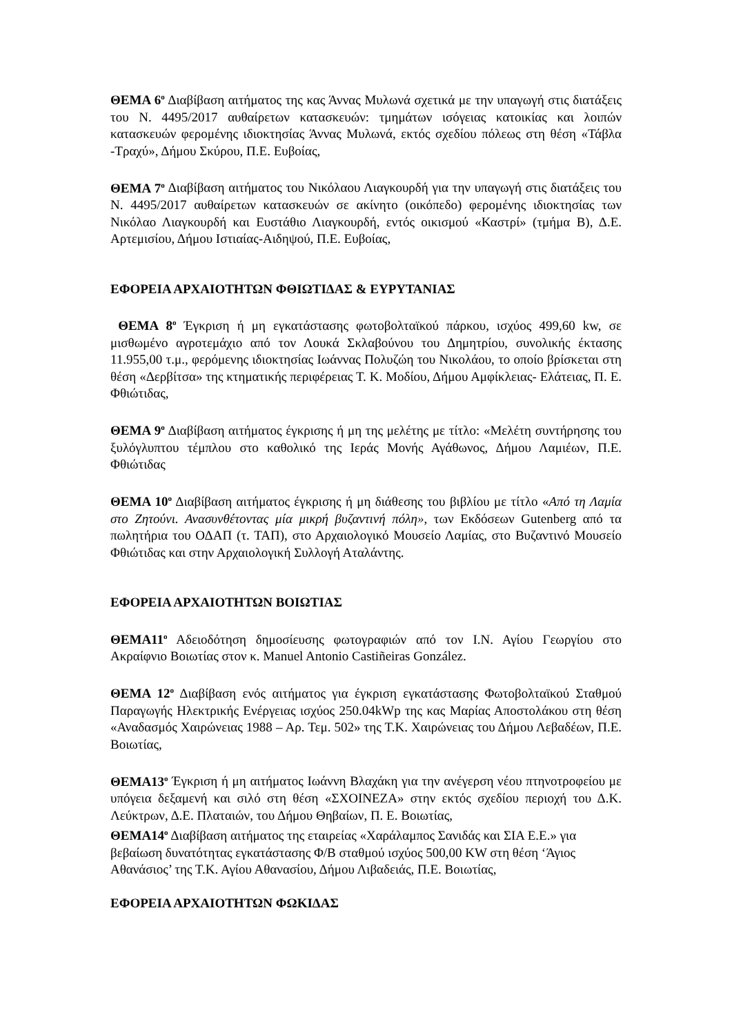ΘΕΜΑ 6<sup>ο</sup> Διαβίβαση αιτήματος της κας Άννας Μυλωνά σχετικά με την υπαγωγή στις διατάξεις του Ν. 4495/2017 αυθαίρετων κατασκευών: τμημάτων ισόγειας κατοικίας και λοιπών κατασκευών φερομένης ιδιοκτησίας Άννας Μυλωνά, εκτός σχεδίου πόλεως στη θέση «Τάβλα -Τραχύ», Δήμου Σκύρου, Π.Ε. Ευβοίας,
ΘΕΜΑ 7<sup>ο</sup> Διαβίβαση αιτήματος του Νικόλαου Λιαγκουρδή για την υπαγωγή στις διατάξεις του Ν. 4495/2017 αυθαίρετων κατασκευών σε ακίνητο (οικόπεδο) φερομένης ιδιοκτησίας των Νικόλαο Λιαγκουρδή και Ευστάθιο Λιαγκουρδή, εντός οικισμού «Καστρί» (τμήμα Β), Δ.Ε. Αρτεμισίου, Δήμου Ιστιαίας-Αιδηψού, Π.Ε. Ευβοίας,
ΕΦΟΡΕΙΑ ΑΡΧΑΙΟΤΗΤΩΝ ΦΘΙΩΤΙΔΑΣ & ΕΥΡΥΤΑΝΙΑΣ
ΘΕΜΑ 8<sup>ο</sup> Έγκριση ή μη εγκατάστασης φωτοβολταϊκού πάρκου, ισχύος 499,60 kw, σε μισθωμένο αγροτεμάχιο από τον Λουκά Σκλαβούνου του Δημητρίου, συνολικής έκτασης 11.955,00 τ.μ., φερόμενης ιδιοκτησίας Ιωάννας Πολυζώη του Νικολάου, το οποίο βρίσκεται στη θέση «Δερβίτσα» της κτηματικής περιφέρειας Τ. Κ. Μοδίου, Δήμου Αμφίκλειας- Ελάτειας, Π. Ε. Φθιώτιδας,
ΘΕΜΑ 9<sup>ο</sup> Διαβίβαση αιτήματος έγκρισης ή μη της μελέτης με τίτλο: «Μελέτη συντήρησης του ξυλόγλυπτου τέμπλου στο καθολικό της Ιεράς Μονής Αγάθωνος, Δήμου Λαμιέων, Π.Ε. Φθιώτιδας
ΘΕΜΑ 10<sup>ο</sup> Διαβίβαση αιτήματος έγκρισης ή μη διάθεσης του βιβλίου με τίτλο «Από τη Λαμία στο Ζητούνι. Ανασυνθέτοντας μία μικρή βυζαντινή πόλη», των Εκδόσεων Gutenberg από τα πωλητήρια του ΟΔΑΠ (τ. ΤΑΠ), στο Αρχαιολογικό Μουσείο Λαμίας, στο Βυζαντινό Μουσείο Φθιώτιδας και στην Αρχαιολογική Συλλογή Αταλάντης.
ΕΦΟΡΕΙΑ ΑΡΧΑΙΟΤΗΤΩΝ ΒΟΙΩΤΙΑΣ
ΘΕΜΑ11<sup>ο</sup> Αδειοδότηση δημοσίευσης φωτογραφιών από τον Ι.Ν. Αγίου Γεωργίου στο Ακραίφνιο Βοιωτίας στον κ. Manuel Antonio Castiñeiras González.
ΘΕΜΑ 12<sup>ο</sup> Διαβίβαση ενός αιτήματος για έγκριση εγκατάστασης Φωτοβολταϊκού Σταθμού Παραγωγής Ηλεκτρικής Ενέργειας ισχύος 250.04kWp της κας Μαρίας Αποστολάκου στη θέση «Αναδασμός Χαιρώνειας 1988 – Αρ. Τεμ. 502» της Τ.Κ. Χαιρώνειας του Δήμου Λεβαδέων, Π.Ε. Βοιωτίας,
ΘΕΜΑ13<sup>ο</sup> Έγκριση ή μη αιτήματος Ιωάννη Βλαχάκη για την ανέγερση νέου πτηνοτροφείου με υπόγεια δεξαμενή και σιλό στη θέση «ΣΧΟΙΝΕΖΑ» στην εκτός σχεδίου περιοχή του Δ.Κ. Λεύκτρων, Δ.Ε. Πλαταιών, του Δήμου Θηβαίων, Π. Ε. Βοιωτίας,
ΘΕΜΑ14<sup>ο</sup> Διαβίβαση αιτήματος της εταιρείας «Χαράλαμπος Σανιδάς και ΣΙΑ Ε.Ε.» για βεβαίωση δυνατότητας εγκατάστασης Φ/Β σταθμού ισχύος 500,00 KW στη θέση ‘Άγιος Αθανάσιος’ της Τ.Κ. Αγίου Αθανασίου, Δήμου Λιβαδειάς, Π.Ε. Βοιωτίας,
ΕΦΟΡΕΙΑ ΑΡΧΑΙΟΤΗΤΩΝ ΦΩΚΙΔΑΣ